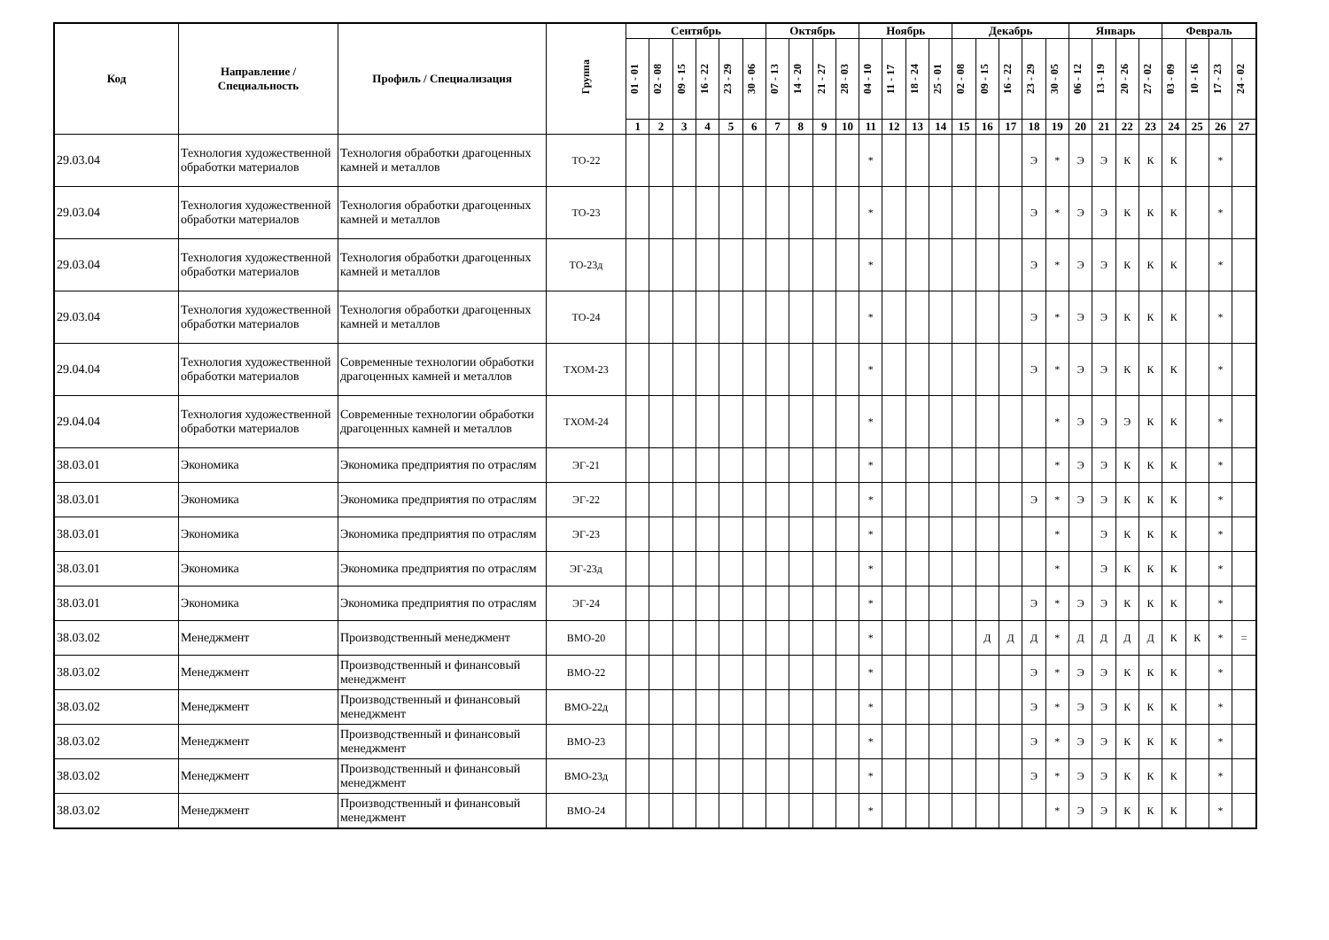| Код | Направление / Специальность | Профиль / Специализация | Группа | Сентябрь | | | | | | Октябрь | | | | Ноябрь | | | | Декабрь | | | | | Январь | | | | Февраль | | | |
| --- | --- | --- | --- | --- | --- | --- | --- | --- | --- | --- | --- | --- | --- | --- | --- | --- | --- | --- | --- | --- | --- | --- | --- | --- | --- | --- | --- | --- | --- | --- |
| | | | | 01 - 01 | 02 - 08 | 09 - 15 | 16 - 22 | 23 - 29 | 30 - 06 | 07 - 13 | 14 - 20 | 21 - 27 | 28 - 03 | 04 - 10 | 11 - 17 | 18 - 24 | 25 - 01 | 02 - 08 | 09 - 15 | 16 - 22 | 23 - 29 | 30 - 05 | 06 - 12 | 13 - 19 | 20 - 26 | 27 - 02 | 03 - 09 | 10 - 16 | 17 - 23 | 24 - 02 |
| | | | | 1 | 2 | 3 | 4 | 5 | 6 | 7 | 8 | 9 | 10 | 11 | 12 | 13 | 14 | 15 | 16 | 17 | 18 | 19 | 20 | 21 | 22 | 23 | 24 | 25 | 26 | 27 |
| 29.03.04 | Технология художественной обработки материалов | Технология обработки драгоценных камней и металлов | ТО-22 | | | | | | | | | | | * | | | | | | | Э | * | Э | Э | К | К | К | | * | |
| 29.03.04 | Технология художественной обработки материалов | Технология обработки драгоценных камней и металлов | ТО-23 | | | | | | | | | | | * | | | | | | | Э | * | Э | Э | К | К | К | | * | |
| 29.03.04 | Технология художественной обработки материалов | Технология обработки драгоценных камней и металлов | ТО-23д | | | | | | | | | | | * | | | | | | | Э | * | Э | Э | К | К | К | | * | |
| 29.03.04 | Технология художественной обработки материалов | Технология обработки драгоценных камней и металлов | ТО-24 | | | | | | | | | | | * | | | | | | | Э | * | Э | Э | К | К | К | | * | |
| 29.04.04 | Технология художественной обработки материалов | Современные технологии обработки драгоценных камней и металлов | ТХОМ-23 | | | | | | | | | | | * | | | | | | | Э | * | Э | Э | К | К | К | | * | |
| 29.04.04 | Технология художественной обработки материалов | Современные технологии обработки драгоценных камней и металлов | ТХОМ-24 | | | | | | | | | | | * | | | | | | | | * | Э | Э | Э | К | К | | * | |
| 38.03.01 | Экономика | Экономика предприятия по отраслям | ЭГ-21 | | | | | | | | | | | * | | | | | | | | * | Э | Э | К | К | К | | * | |
| 38.03.01 | Экономика | Экономика предприятия по отраслям | ЭГ-22 | | | | | | | | | | | * | | | | | | | Э | * | Э | Э | К | К | К | | * | |
| 38.03.01 | Экономика | Экономика предприятия по отраслям | ЭГ-23 | | | | | | | | | | | * | | | | | | | | * | | Э | К | К | К | | * | |
| 38.03.01 | Экономика | Экономика предприятия по отраслям | ЭГ-23д | | | | | | | | | | | * | | | | | | | | * | | Э | К | К | К | | * | |
| 38.03.01 | Экономика | Экономика предприятия по отраслям | ЭГ-24 | | | | | | | | | | | * | | | | | | | Э | * | Э | Э | К | К | К | | * | |
| 38.03.02 | Менеджмент | Производственный менеджмент | ВМО-20 | | | | | | | | | | | * | | | | | Д | Д | Д | * | Д | Д | Д | Д | К | К | * | = |
| 38.03.02 | Менеджмент | Производственный и финансовый менеджмент | ВМО-22 | | | | | | | | | | | * | | | | | | | Э | * | Э | Э | К | К | К | | * | |
| 38.03.02 | Менеджмент | Производственный и финансовый менеджмент | ВМО-22д | | | | | | | | | | | * | | | | | | | Э | * | Э | Э | К | К | К | | * | |
| 38.03.02 | Менеджмент | Производственный и финансовый менеджмент | ВМО-23 | | | | | | | | | | | * | | | | | | | Э | * | Э | Э | К | К | К | | * | |
| 38.03.02 | Менеджмент | Производственный и финансовый менеджмент | ВМО-23д | | | | | | | | | | | * | | | | | | | Э | * | Э | Э | К | К | К | | * | |
| 38.03.02 | Менеджмент | Производственный и финансовый менеджмент | ВМО-24 | | | | | | | | | | | * | | | | | | | | * | Э | Э | К | К | К | | * | |